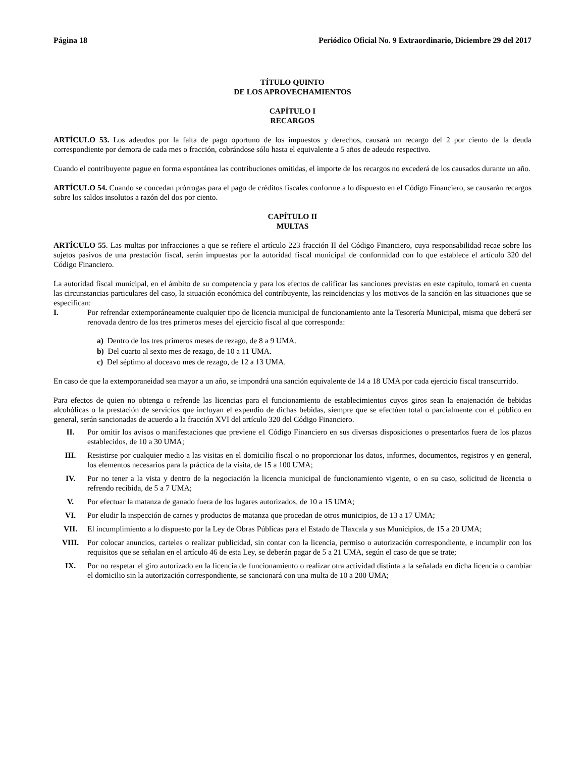Página 18 Periódico Oficial No. 9 Extraordinario, Diciembre 29 del 2017
TÍTULO QUINTO
DE LOS APROVECHAMIENTOS
CAPÍTULO I
RECARGOS
ARTÍCULO 53. Los adeudos por la falta de pago oportuno de los impuestos y derechos, causará un recargo del 2 por ciento de la deuda correspondiente por demora de cada mes o fracción, cobrándose sólo hasta el equivalente a 5 años de adeudo respectivo.
Cuando el contribuyente pague en forma espontánea las contribuciones omitidas, el importe de los recargos no excederá de los causados durante un año.
ARTÍCULO 54. Cuando se concedan prórrogas para el pago de créditos fiscales conforme a lo dispuesto en el Código Financiero, se causarán recargos sobre los saldos insolutos a razón del dos por ciento.
CAPÍTULO II
MULTAS
ARTÍCULO 55. Las multas por infracciones a que se refiere el artículo 223 fracción II del Código Financiero, cuya responsabilidad recae sobre los sujetos pasivos de una prestación fiscal, serán impuestas por la autoridad fiscal municipal de conformidad con lo que establece el artículo 320 del Código Financiero.
La autoridad fiscal municipal, en el ámbito de su competencia y para los efectos de calificar las sanciones previstas en este capítulo, tomará en cuenta las circunstancias particulares del caso, la situación económica del contribuyente, las reincidencias y los motivos de la sanción en las situaciones que se especifican:
I. Por refrendar extemporáneamente cualquier tipo de licencia municipal de funcionamiento ante la Tesorería Municipal, misma que deberá ser renovada dentro de los tres primeros meses del ejercicio fiscal al que corresponda:
a) Dentro de los tres primeros meses de rezago, de 8 a 9 UMA.
b) Del cuarto al sexto mes de rezago, de 10 a 11 UMA.
c) Del séptimo al doceavo mes de rezago, de 12 a 13 UMA.
En caso de que la extemporaneidad sea mayor a un año, se impondrá una sanción equivalente de 14 a 18 UMA por cada ejercicio fiscal transcurrido.
Para efectos de quien no obtenga o refrende las licencias para el funcionamiento de establecimientos cuyos giros sean la enajenación de bebidas alcohólicas o la prestación de servicios que incluyan el expendio de dichas bebidas, siempre que se efectúen total o parcialmente con el público en general, serán sancionadas de acuerdo a la fracción XVI del artículo 320 del Código Financiero.
II. Por omitir los avisos o manifestaciones que previene e1 Código Financiero en sus diversas disposiciones o presentarlos fuera de los plazos establecidos, de 10 a 30 UMA;
III. Resistirse por cualquier medio a las visitas en el domicilio fiscal o no proporcionar los datos, informes, documentos, registros y en general, los elementos necesarios para la práctica de la visita, de 15 a 100 UMA;
IV. Por no tener a la vista y dentro de la negociación la licencia municipal de funcionamiento vigente, o en su caso, solicitud de licencia o refrendo recibida, de 5 a 7 UMA;
V. Por efectuar la matanza de ganado fuera de los lugares autorizados, de 10 a 15 UMA;
VI. Por eludir la inspección de carnes y productos de matanza que procedan de otros municipios, de 13 a 17 UMA;
VII. El incumplimiento a lo dispuesto por la Ley de Obras Públicas para el Estado de Tlaxcala y sus Municipios, de 15 a 20 UMA;
VIII. Por colocar anuncios, carteles o realizar publicidad, sin contar con la licencia, permiso o autorización correspondiente, e incumplir con los requisitos que se señalan en el artículo 46 de esta Ley, se deberán pagar de 5 a 21 UMA, según el caso de que se trate;
IX. Por no respetar el giro autorizado en la licencia de funcionamiento o realizar otra actividad distinta a la señalada en dicha licencia o cambiar el domicilio sin la autorización correspondiente, se sancionará con una multa de 10 a 200 UMA;